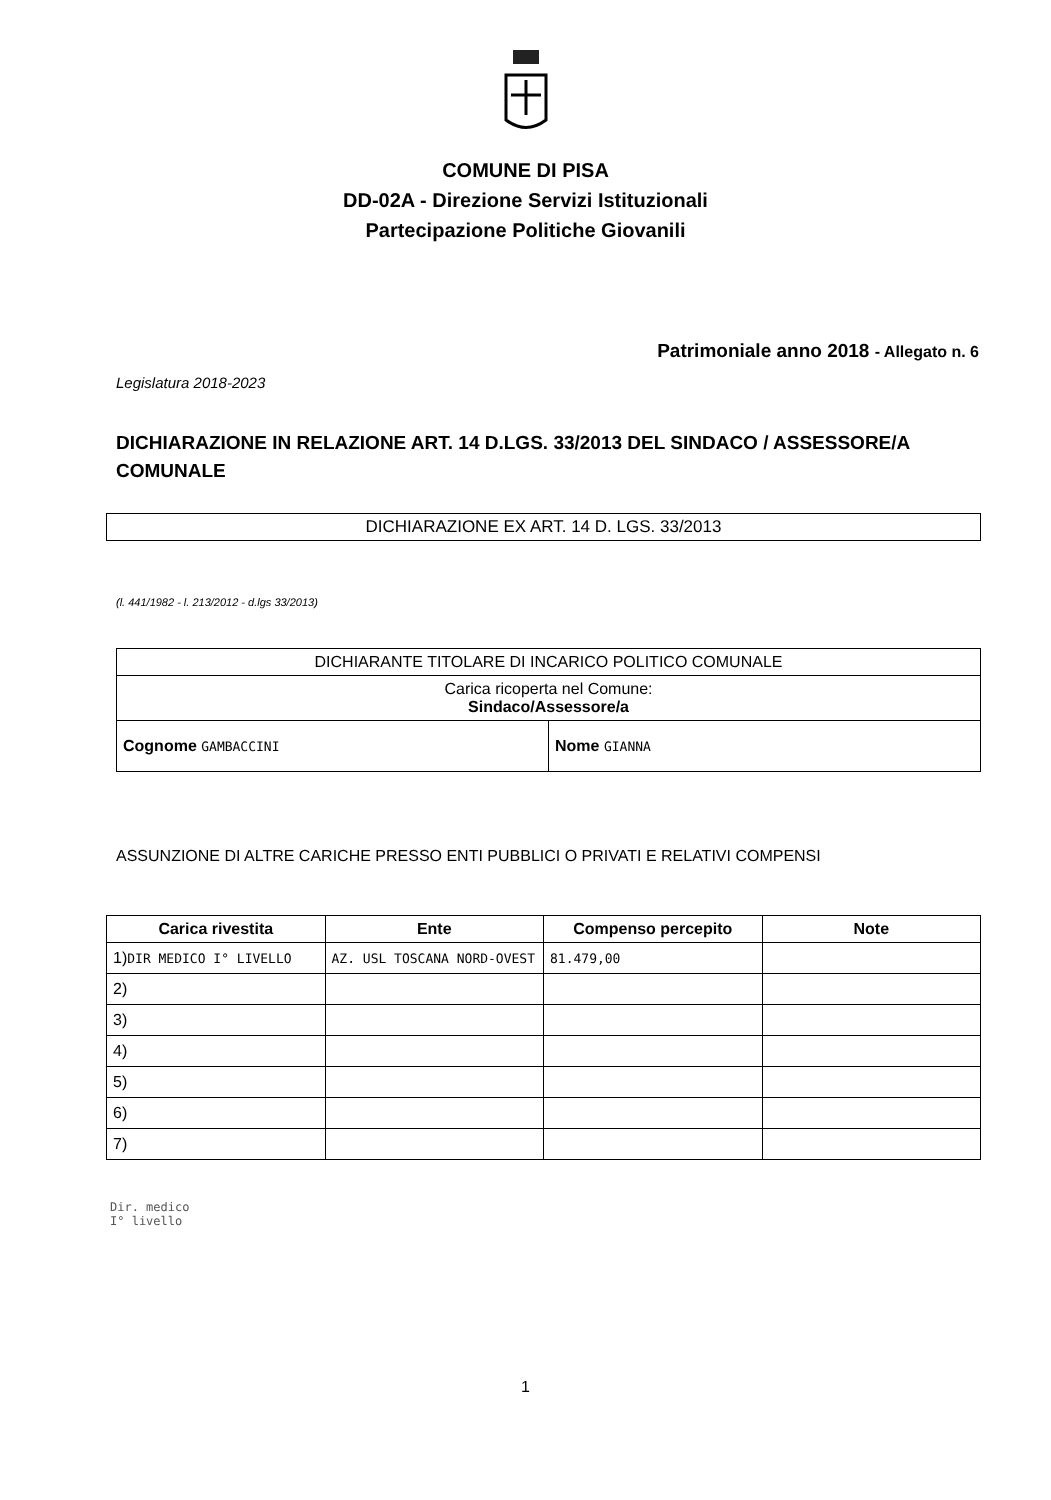COMUNE DI PISA
DD-02A - Direzione Servizi Istituzionali
Partecipazione Politiche Giovanili
Patrimoniale anno 2018 - Allegato n. 6
Legislatura 2018-2023
DICHIARAZIONE IN RELAZIONE ART. 14 D.LGS. 33/2013 DEL SINDACO / ASSESSORE/A COMUNALE
DICHIARAZIONE EX ART. 14 D. LGS. 33/2013
(l. 441/1982 - l. 213/2012 - d.lgs 33/2013)
| DICHIARANTE TITOLARE DI INCARICO POLITICO COMUNALE | |
| Carica ricoperta nel Comune: Sindaco/Assessore/a | |
| Cognome GAMBACCINI | Nome GIANNA |
ASSUNZIONE DI ALTRE CARICHE PRESSO ENTI PUBBLICI O PRIVATI E RELATIVI COMPENSI
| Carica rivestita | Ente | Compenso percepito | Note |
| --- | --- | --- | --- |
| 1) DIR MEDICO I° LIVELLO | AZ. USL TOSCANA NORD-OVEST | 81.479,00 | |
| 2) | | | |
| 3) | | | |
| 4) | | | |
| 5) | | | |
| 6) | | | |
| 7) | | | |
Dir. medico
I° livello
1